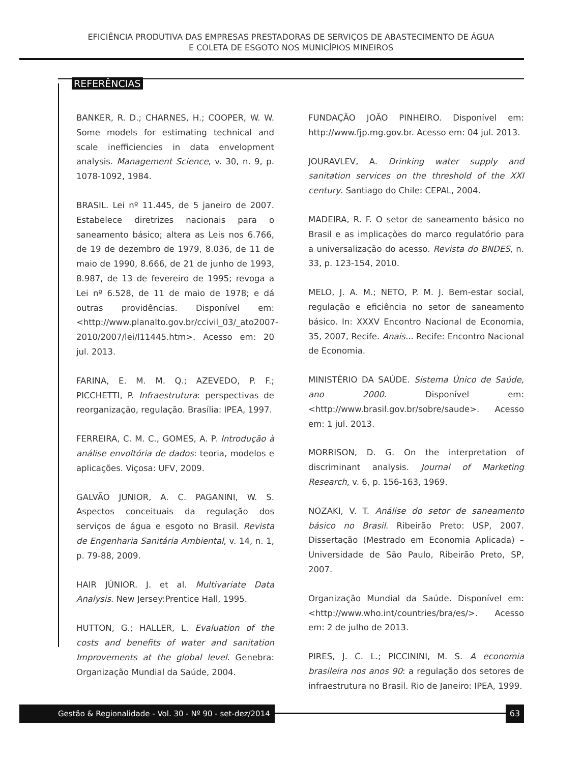EFICIÊNCIA PRODUTIVA DAS EMPRESAS PRESTADORAS DE SERVIÇOS DE ABASTECIMENTO DE ÁGUA
E COLETA DE ESGOTO NOS MUNICÍPIOS MINEIROS
REFERÊNCIAS
BANKER, R. D.; CHARNES, H.; COOPER, W. W. Some models for estimating technical and scale inefficiencies in data envelopment analysis. Management Science, v. 30, n. 9, p. 1078-1092, 1984.
BRASIL. Lei nº 11.445, de 5 janeiro de 2007. Estabelece diretrizes nacionais para o saneamento básico; altera as Leis nos 6.766, de 19 de dezembro de 1979, 8.036, de 11 de maio de 1990, 8.666, de 21 de junho de 1993, 8.987, de 13 de fevereiro de 1995; revoga a Lei nº 6.528, de 11 de maio de 1978; e dá outras providências. Disponível em: <http://www.planalto.gov.br/ccivil_03/_ato2007-2010/2007/lei/l11445.htm>. Acesso em: 20 jul. 2013.
FARINA, E. M. M. Q.; AZEVEDO, P. F.; PICCHETTI, P. Infraestrutura: perspectivas de reorganização, regulação. Brasília: IPEA, 1997.
FERREIRA, C. M. C., GOMES, A. P. Introdução à análise envoltória de dados: teoria, modelos e aplicações. Viçosa: UFV, 2009.
GALVÃO JUNIOR, A. C. PAGANINI, W. S. Aspectos conceituais da regulação dos serviços de água e esgoto no Brasil. Revista de Engenharia Sanitária Ambiental, v. 14, n. 1, p. 79-88, 2009.
HAIR JÚNIOR. J. et al. Multivariate Data Analysis. New Jersey:Prentice Hall, 1995.
HUTTON, G.; HALLER, L. Evaluation of the costs and benefits of water and sanitation Improvements at the global level. Genebra: Organização Mundial da Saúde, 2004.
FUNDAÇÃO JOÃO PINHEIRO. Disponível em: http://www.fjp.mg.gov.br. Acesso em: 04 jul. 2013.
JOURAVLEV, A. Drinking water supply and sanitation services on the threshold of the XXI century. Santiago do Chile: CEPAL, 2004.
MADEIRA, R. F. O setor de saneamento básico no Brasil e as implicações do marco regulatório para a universalização do acesso. Revista do BNDES, n. 33, p. 123-154, 2010.
MELO, J. A. M.; NETO, P. M. J. Bem-estar social, regulação e eficiência no setor de saneamento básico. In: XXXV Encontro Nacional de Economia, 35, 2007, Recife. Anais... Recife: Encontro Nacional de Economia.
MINISTÉRIO DA SAÚDE. Sistema Único de Saúde, ano 2000. Disponível em: <http://www.brasil.gov.br/sobre/saude>. Acesso em: 1 jul. 2013.
MORRISON, D. G. On the interpretation of discriminant analysis. Journal of Marketing Research, v. 6, p. 156-163, 1969.
NOZAKI, V. T. Análise do setor de saneamento básico no Brasil. Ribeirão Preto: USP, 2007. Dissertação (Mestrado em Economia Aplicada) – Universidade de São Paulo, Ribeirão Preto, SP, 2007.
Organização Mundial da Saúde. Disponível em: <http://www.who.int/countries/bra/es/>. Acesso em: 2 de julho de 2013.
PIRES, J. C. L.; PICCININI, M. S. A economia brasileira nos anos 90: a regulação dos setores de infraestrutura no Brasil. Rio de Janeiro: IPEA, 1999.
Gestão & Regionalidade - Vol. 30 - Nº 90 - set-dez/2014 63